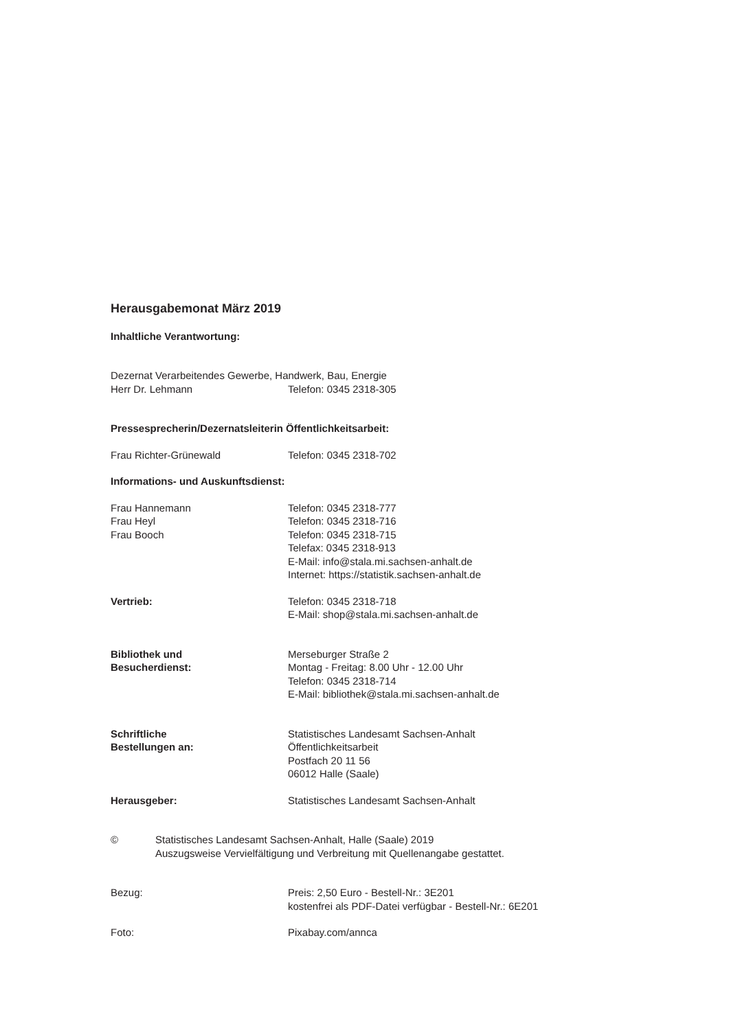Herausgabemonat März 2019
Inhaltliche Verantwortung:
Dezernat Verarbeitendes Gewerbe, Handwerk, Bau, Energie
Herr Dr. Lehmann Telefon: 0345 2318-305
Pressesprecherin/Dezernatsleiterin Öffentlichkeitsarbeit:
Frau Richter-Grünewald Telefon: 0345 2318-702
Informations- und Auskunftsdienst:
Frau Hannemann
Frau Heyl
Frau Booch
Telefon: 0345 2318-777
Telefon: 0345 2318-716
Telefon: 0345 2318-715
Telefax: 0345 2318-913
E-Mail: info@stala.mi.sachsen-anhalt.de
Internet: https://statistik.sachsen-anhalt.de
Vertrieb: Telefon: 0345 2318-718
E-Mail: shop@stala.mi.sachsen-anhalt.de
Bibliothek und
Besucherdienst:
Merseburger Straße 2
Montag - Freitag: 8.00 Uhr - 12.00 Uhr
Telefon: 0345 2318-714
E-Mail: bibliothek@stala.mi.sachsen-anhalt.de
Schriftliche
Bestellungen an:
Statistisches Landesamt Sachsen-Anhalt
Öffentlichkeitsarbeit
Postfach 20 11 56
06012 Halle (Saale)
Herausgeber: Statistisches Landesamt Sachsen-Anhalt
© Statistisches Landesamt Sachsen-Anhalt, Halle (Saale) 2019
Auszugsweise Vervielfältigung und Verbreitung mit Quellenangabe gestattet.
Bezug: Preis: 2,50 Euro - Bestell-Nr.: 3E201
kostenfrei als PDF-Datei verfügbar - Bestell-Nr.: 6E201
Foto: Pixabay.com/annca